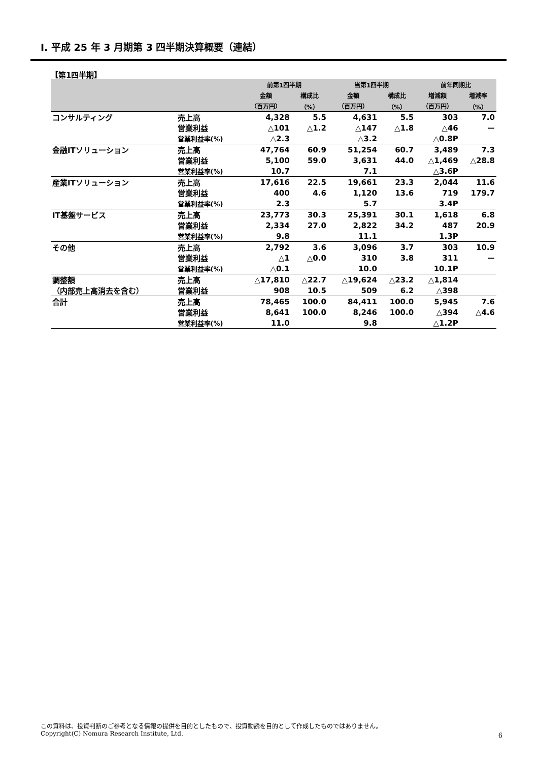Ⅰ. 平成 25 年 3 月期第 3 四半期決算概要（連結）
【第1四半期】
| | | 前第1四半期 | | 当第1四半期 | | 前年同期比 | |
| --- | --- | --- | --- | --- | --- | --- | --- |
| | | 金額 | 構成比 | 金額 | 構成比 | 増減額 | 増減率 |
| | | （百万円） | （%） | （百万円） | （%） | （百万円） | （%） |
| コンサルティング | 売上高 | 4,328 | 5.5 | 4,631 | 5.5 | 303 | 7.0 |
| | 営業利益 | △101 | △1.2 | △147 | △1.8 | △46 | ー |
| | 営業利益率(%) | △2.3 | | △3.2 | | △0.8P | |
| 金融ITソリューション | 売上高 | 47,764 | 60.9 | 51,254 | 60.7 | 3,489 | 7.3 |
| | 営業利益 | 5,100 | 59.0 | 3,631 | 44.0 | △1,469 | △28.8 |
| | 営業利益率(%) | 10.7 | | 7.1 | | △3.6P | |
| 産業ITソリューション | 売上高 | 17,616 | 22.5 | 19,661 | 23.3 | 2,044 | 11.6 |
| | 営業利益 | 400 | 4.6 | 1,120 | 13.6 | 719 | 179.7 |
| | 営業利益率(%) | 2.3 | | 5.7 | | 3.4P | |
| IT基盤サービス | 売上高 | 23,773 | 30.3 | 25,391 | 30.1 | 1,618 | 6.8 |
| | 営業利益 | 2,334 | 27.0 | 2,822 | 34.2 | 487 | 20.9 |
| | 営業利益率(%) | 9.8 | | 11.1 | | 1.3P | |
| その他 | 売上高 | 2,792 | 3.6 | 3,096 | 3.7 | 303 | 10.9 |
| | 営業利益 | △1 | △0.0 | 310 | 3.8 | 311 | ー |
| | 営業利益率(%) | △0.1 | | 10.0 | | 10.1P | |
| 調整額 | 売上高 | △17,810 | △22.7 | △19,624 | △23.2 | △1,814 | |
| （内部売上高消去を含む） | 営業利益 | 908 | 10.5 | 509 | 6.2 | △398 | |
| 合計 | 売上高 | 78,465 | 100.0 | 84,411 | 100.0 | 5,945 | 7.6 |
| | 営業利益 | 8,641 | 100.0 | 8,246 | 100.0 | △394 | △4.6 |
| | 営業利益率(%) | 11.0 | | 9.8 | | △1.2P | |
この資料は、投資判断のご参考となる情報の提供を目的としたもので、投資勧誘を目的として作成したものではありません。
Copyright(C) Nomura Research Institute, Ltd.
6